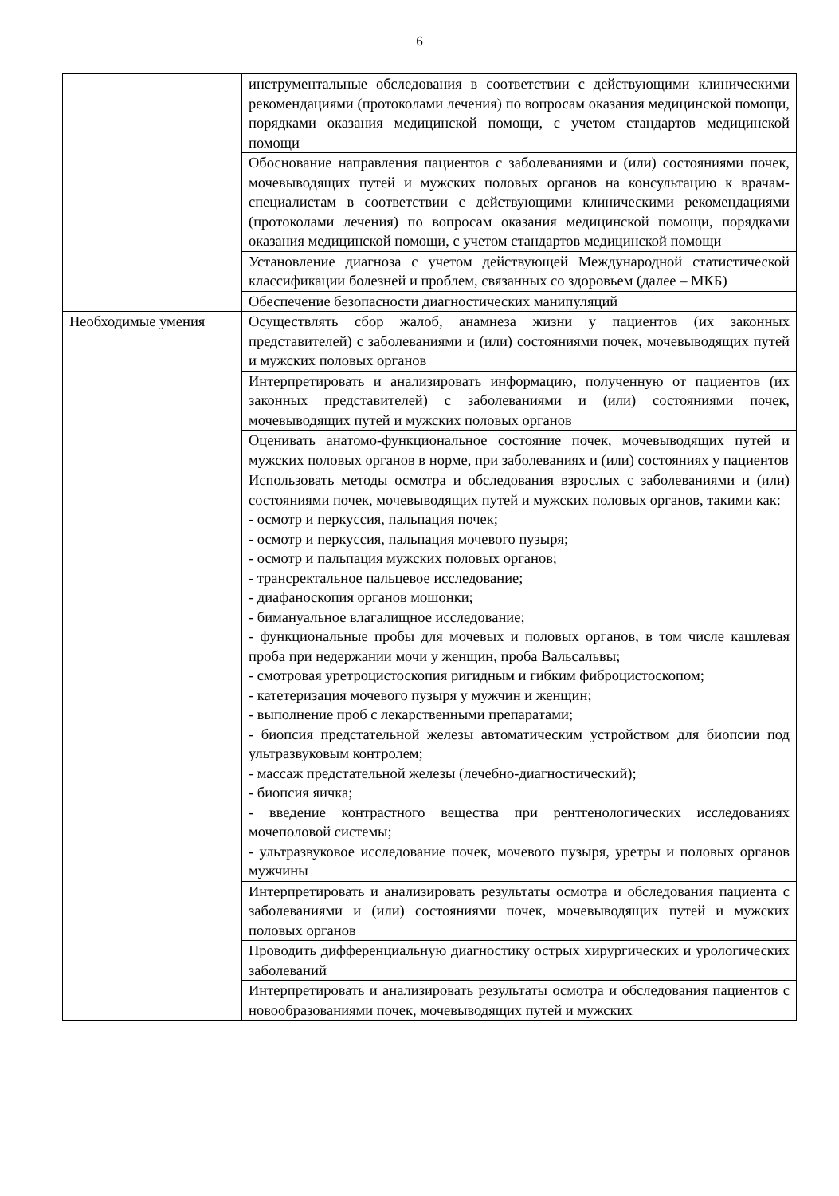6
| | инструментальные обследования в соответствии с действующими клиническими рекомендациями (протоколами лечения) по вопросам оказания медицинской помощи, порядками оказания медицинской помощи, с учетом стандартов медицинской помощи |
| | Обоснование направления пациентов с заболеваниями и (или) состояниями почек, мочевыводящих путей и мужских половых органов на консультацию к врачам-специалистам в соответствии с действующими клиническими рекомендациями (протоколами лечения) по вопросам оказания медицинской помощи, порядками оказания медицинской помощи, с учетом стандартов медицинской помощи |
| | Установление диагноза с учетом действующей Международной статистической классификации болезней и проблем, связанных со здоровьем (далее – МКБ) |
| | Обеспечение безопасности диагностических манипуляций |
| Необходимые умения | Осуществлять сбор жалоб, анамнеза жизни у пациентов (их законных представителей) с заболеваниями и (или) состояниями почек, мочевыводящих путей и мужских половых органов |
| | Интерпретировать и анализировать информацию, полученную от пациентов (их законных представителей) с заболеваниями и (или) состояниями почек, мочевыводящих путей и мужских половых органов |
| | Оценивать анатомо-функциональное состояние почек, мочевыводящих путей и мужских половых органов в норме, при заболеваниях и (или) состояниях у пациентов |
| | Использовать методы осмотра и обследования взрослых с заболеваниями и (или) состояниями почек, мочевыводящих путей и мужских половых органов, такими как: - осмотр и перкуссия, пальпация почек; - осмотр и перкуссия, пальпация мочевого пузыря; - осмотр и пальпация мужских половых органов; - трансректальное пальцевое исследование; - диафаноскопия органов мошонки; - бимануальное влагалищное исследование; - функциональные пробы для мочевых и половых органов, в том числе кашлевая проба при недержании мочи у женщин, проба Вальсальвы; - смотровая уретроцистоскопия ригидным и гибким фиброцистоскопом; - катетеризация мочевого пузыря у мужчин и женщин; - выполнение проб с лекарственными препаратами; - биопсия предстательной железы автоматическим устройством для биопсии под ультразвуковым контролем; - массаж предстательной железы (лечебно-диагностический); - биопсия яичка; - введение контрастного вещества при рентгенологических исследованиях мочеполовой системы; - ультразвуковое исследование почек, мочевого пузыря, уретры и половых органов мужчины |
| | Интерпретировать и анализировать результаты осмотра и обследования пациента с заболеваниями и (или) состояниями почек, мочевыводящих путей и мужских половых органов |
| | Проводить дифференциальную диагностику острых хирургических и урологических заболеваний |
| | Интерпретировать и анализировать результаты осмотра и обследования пациентов с новообразованиями почек, мочевыводящих путей и мужских |